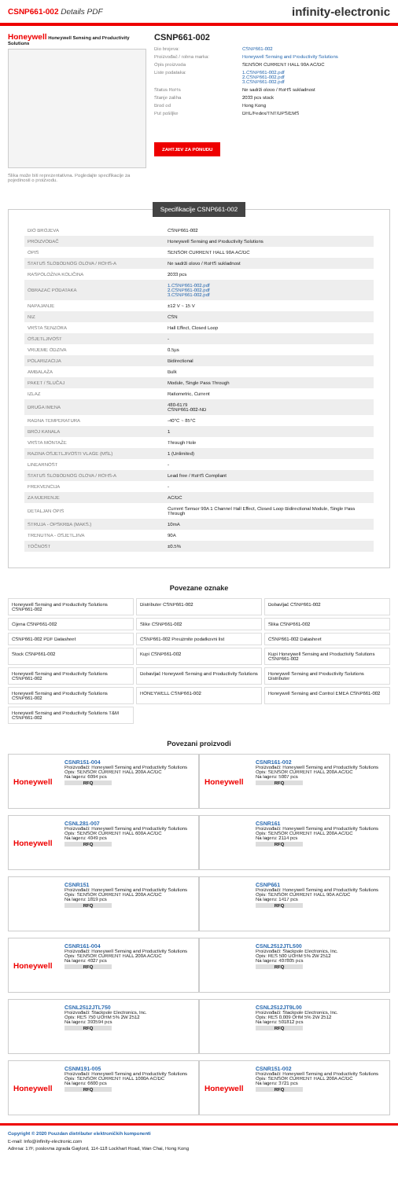CSNP661-002 Details PDF infinity-electronic
Honeywell Honeywell Sensing and Productivity Solutions
Slika može biti reprezentativna. Pogledajte specifikacije za pojedinosti o proizvodu.
CSNP661-002
Dio brojeva: CSNP661-002
Proizvođač / robna marka: Honeywell Sensing and Productivity Solutions
Opis proizvoda SENSOR CURRENT HALL 90A AC/DC
Liste podataka: 1.CSNP661-002.pdf
2.CSNP661-002.pdf
3.CSNP661-002.pdf
Status RoHs Ne sadrži olovo / RoHS sukladnost
Stanje zaliha 2033 pcs stock
Brod od Hong Kong
Put pošiljke DHL/Fedex/TNT/UPS/EMS
ZAHTJEV ZA PONUDU
Specifikacije CSNP661-002
| DIO BROJEVA | CSNP661-002 |
| PROIZVOĐAČ | Honeywell Sensing and Productivity Solutions |
| OPIS | SENSOR CURRENT HALL 90A AC/DC |
| STATUS SLOBODNOG OLOVA / ROHS-A | Ne sadrži olovo / RoHS sukladnost |
| RASPOLOŽIVA KOLIČINA | 2033 pcs |
| OBRAZAC PODATAKA | 1.CSNP661-002.pdf 2.CSNP661-002.pdf 3.CSNP661-002.pdf |
| NAPAJANJE | ±12 V ~ 15 V |
| NIZ | CSN |
| VRSTA SENZORA | Hall Effect, Closed Loop |
| OSJETLJIVOST | - |
| VRIJEME ODZIVA | 0.5µs |
| POLARIZACIJA | Bidirectional |
| AMBALAŽA | Bulk |
| PAKET / SLUČAJ | Module, Single Pass Through |
| IZLAZ | Ratiometric, Current |
| DRUGA IMENA | 480-6179 CSNP661-002-ND |
| RADNA TEMPERATURA | -40°C ~ 85°C |
| BROJ KANALA | 1 |
| VRSTA MONTAŽE | Through Hole |
| RAZINA OSJETLJIVOSTI VLAGE (MSL) | 1 (Unlimited) |
| LINEARNOST | - |
| STATUS SLOBODNOG OLOVA / ROHS-A | Lead free / RoHS Compliant |
| FREKVENCIJA | - |
| ZA MJERENJE | AC/DC |
| DETALJAN OPIS | Current Sensor 90A 1 Channel Hall Effect, Closed Loop Bidirectional Module, Single Pass Through |
| STRUJA - OPSKRBA (MAKS.) | 10mA |
| TRENUTNA - OSJETLJIVA | 90A |
| TOČNOST | ±0.5% |
Povezane oznake
Honeywell Sensing and Productivity Solutions CSNP661-002
Distributer CSNP661-002
Dobavljač CSNP661-002
Cijena CSNP661-002
Slike CSNP661-002
Slika CSNP661-002
CSNP661-002 PDF Datasheet
CSNP661-002 Preuzmite podatkovni list
CSNP661-002 Datasheet
Stock CSNP661-002
Kupi CSNP661-002
Kupi Honeywell Sensing and Productivity Solutions CSNP661-002
Honeywell Sensing and Productivity Solutions CSNP661-002
Dobavljač Honeywell Sensing and Productivity Solutions
Honeywell Sensing and Productivity Solutions Distributer
Honeywell Sensing and Productivity Solutions CSNP661-002
HONEYWELL CSNP661-002
Honeywell Sensing and Control EMEA CSNP661-002
Honeywell Sensing and Productivity Solutions T&M CSNP661-002
Povezani proizvodi
Honeywell
CSNR151-004
Proizvođači: Honeywell Sensing and Productivity Solutions
Opis: SENSOR CURRENT HALL 200A AC/DC
Na lageru: 6094 pcs
RFQ
Honeywell
CSNR161-002
Proizvođači: Honeywell Sensing and Productivity Solutions
Opis: SENSOR CURRENT HALL 200A AC/DC
Na lageru: 5007 pcs
RFQ
Honeywell
CSNL281-007
Proizvođači: Honeywell Sensing and Productivity Solutions
Opis: SENSOR CURRENT HALL 600A AC/DC
Na lageru: 4049 pcs
RFQ
CSNR161
Proizvođači: Honeywell Sensing and Productivity Solutions
Opis: SENSOR CURRENT HALL 200A AC/DC
Na lageru: 2114 pcs
RFQ
CSNR151
Proizvođači: Honeywell Sensing and Productivity Solutions
Opis: SENSOR CURRENT HALL 200A AC/DC
Na lageru: 1819 pcs
RFQ
CSNP661
Proizvođači: Honeywell Sensing and Productivity Solutions
Opis: SENSOR CURRENT HALL 90A AC/DC
Na lageru: 1417 pcs
RFQ
Honeywell
CSNR161-004
Proizvođači: Honeywell Sensing and Productivity Solutions
Opis: SENSOR CURRENT HALL 200A AC/DC
Na lageru: 4027 pcs
RFQ
CSNL2512JTL500
Proizvođači: Stackpole Electronics, Inc.
Opis: RES 500 UOHM 5% 2W 2512
Na lageru: 407805 pcs
RFQ
CSNL2512JTL750
Proizvođači: Stackpole Electronics, Inc.
Opis: RES 750 UOHM 5% 2W 2512
Na lageru: 393594 pcs
RFQ
CSNL2512JT9L00
Proizvođači: Stackpole Electronics, Inc.
Opis: RES 0.009 OHM 5% 2W 2512
Na lageru: 501812 pcs
RFQ
Honeywell
CSNM191-005
Proizvođači: Honeywell Sensing and Productivity Solutions
Opis: SENSOR CURRENT HALL 1000A AC/DC
Na lageru: 6600 pcs
RFQ
Honeywell
CSNR151-002
Proizvođači: Honeywell Sensing and Productivity Solutions
Opis: SENSOR CURRENT HALL 200A AC/DC
Na lageru: 3721 pcs
RFQ
Copyright © 2020 Pouzdan distributer elektroničkih komponenti
E-mail: Info@infinity-electronic.com
Adresa: 17F, poslovna zgrada Gaylord, 114-118 Lockhart Road, Wan Chai, Hong Kong